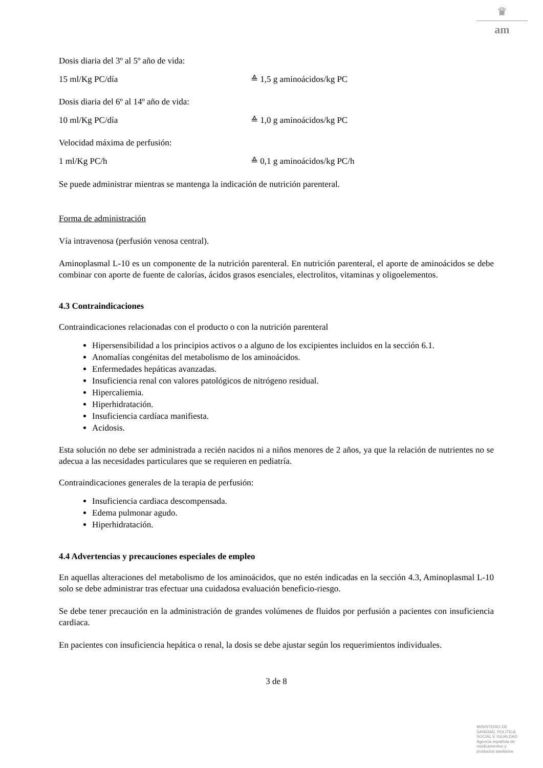♛
am
Dosis diaria del 3º al 5º año de vida:
15 ml/Kg PC/día ≙ 1,5 g aminoácidos/kg PC
Dosis diaria del 6º al 14º año de vida:
10 ml/Kg PC/día ≙ 1,0 g aminoácidos/kg PC
Velocidad máxima de perfusión:
1 ml/Kg PC/h ≙ 0,1 g aminoácidos/kg PC/h
Se puede administrar mientras se mantenga la indicación de nutrición parenteral.
Forma de administración
Vía intravenosa (perfusión venosa central).
Aminoplasmal L-10 es un componente de la nutrición parenteral. En nutrición parenteral, el aporte de aminoácidos se debe combinar con aporte de fuente de calorías, ácidos grasos esenciales, electrolitos, vitaminas y oligoelementos.
4.3 Contraindicaciones
Contraindicaciones relacionadas con el producto o con la nutrición parenteral
Hipersensibilidad a los principios activos o a alguno de los excipientes incluidos en la sección 6.1.
Anomalías congénitas del metabolismo de los aminoácidos.
Enfermedades hepáticas avanzadas.
Insuficiencia renal con valores patológicos de nitrógeno residual.
Hipercaliemia.
Hiperhidratación.
Insuficiencia cardíaca manifiesta.
Acidosis.
Esta solución no debe ser administrada a recién nacidos ni a niños menores de 2 años, ya que la relación de nutrientes no se adecua a las necesidades particulares que se requieren en pediatría.
Contraindicaciones generales de la terapia de perfusión:
Insuficiencia cardiaca descompensada.
Edema pulmonar agudo.
Hiperhidratación.
4.4 Advertencias y precauciones especiales de empleo
En aquellas alteraciones del metabolismo de los aminoácidos, que no estén indicadas en la sección 4.3, Aminoplasmal L-10 solo se debe administrar tras efectuar una cuidadosa evaluación beneficio-riesgo.
Se debe tener precaución en la administración de grandes volúmenes de fluidos por perfusión a pacientes con insuficiencia cardiaca.
En pacientes con insuficiencia hepática o renal, la dosis se debe ajustar según los requerimientos individuales.
3 de 8
MINISTERIO DE
SANIDAD, POLITICA
SOCIAL E IGUALDAD
Agencia española de
medicamentos y
productos sanitarios